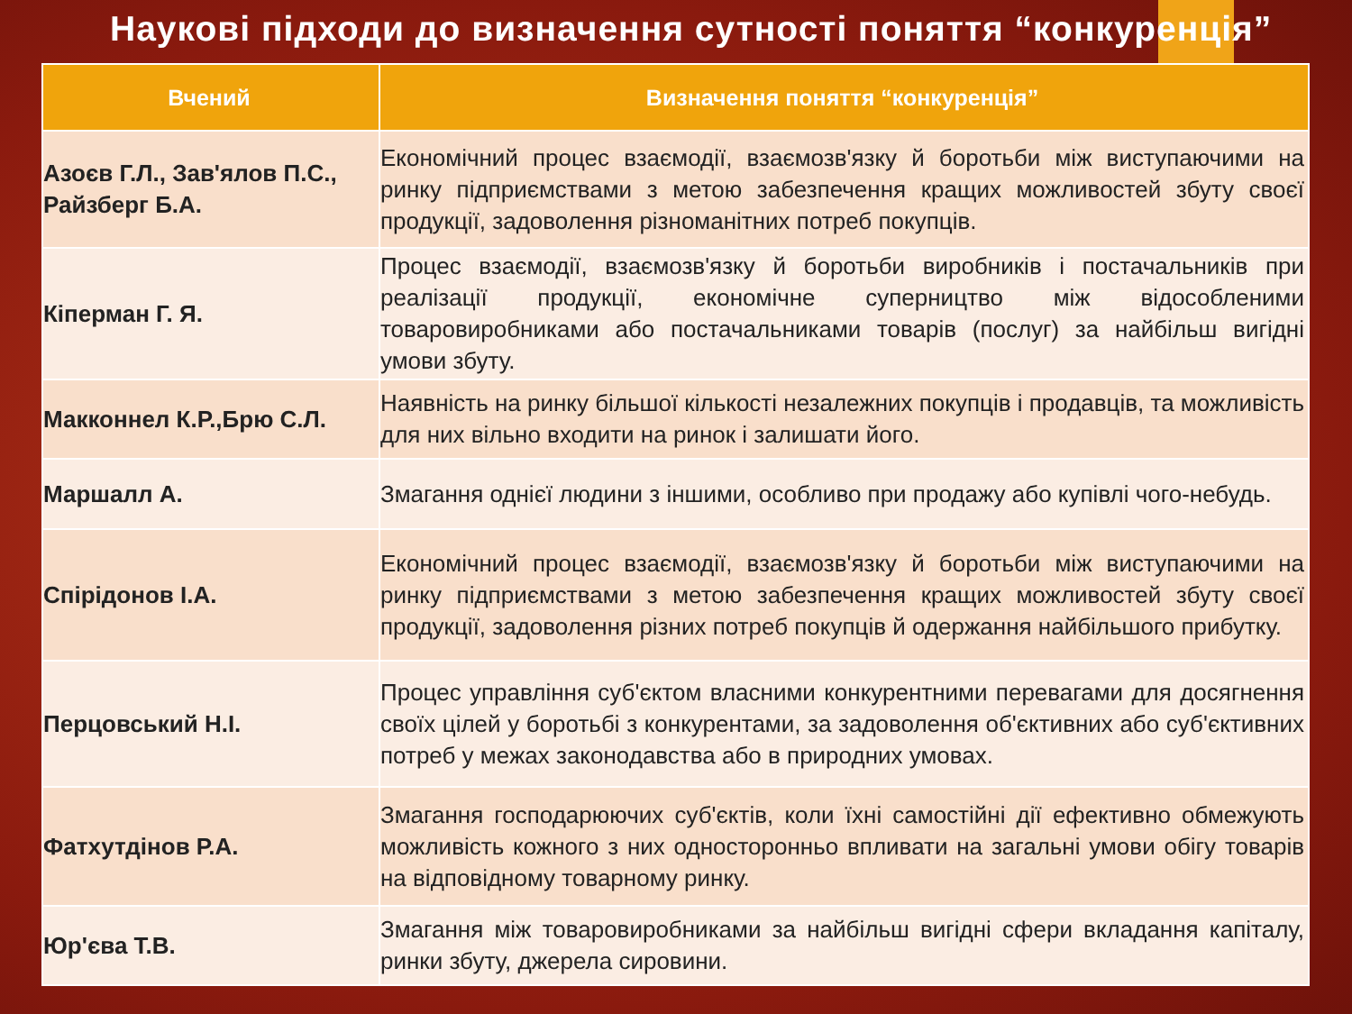Наукові підходи до визначення сутності поняття “конкуренція”
| Вчений | Визначення поняття “конкуренція” |
| --- | --- |
| Азоєв Г.Л., Зав'ялов П.С., Райзберг Б.А. | Економічний процес взаємодії, взаємозв'язку й боротьби між виступаючими на ринку підприємствами з метою забезпечення кращих можливостей збуту своєї продукції, задоволення різноманітних потреб покупців. |
| Кіперман Г. Я. | Процес взаємодії, взаємозв'язку й боротьби виробників і постачальників при реалізації продукції, економічне суперництво між відособленими товаровиробниками або постачальниками товарів (послуг) за найбільш вигідні умови збуту. |
| Макконнел К.Р.,Брю С.Л. | Наявність на ринку більшої кількості незалежних покупців і продавців, та можливість для них вільно входити на ринок і залишати його. |
| Маршалл А. | Змагання однієї людини з іншими, особливо при продажу або купівлі чого-небудь. |
| Спірідонов І.А. | Економічний процес взаємодії, взаємозв'язку й боротьби між виступаючими на ринку підприємствами з метою забезпечення кращих можливостей збуту своєї продукції, задоволення різних потреб покупців й одержання найбільшого прибутку. |
| Перцовський Н.І. | Процес управління суб'єктом власними конкурентними перевагами для досягнення своїх цілей у боротьбі з конкурентами, за задоволення об'єктивних або суб'єктивних потреб у межах законодавства або в природних умовах. |
| Фатхутдінов Р.А. | Змагання господарюючих суб'єктів, коли їхні самостійні дії ефективно обмежують можливість кожного з них односторонньо впливати на загальні умови обігу товарів на відповідному товарному ринку. |
| Юр'єва Т.В. | Змагання між товаровиробниками за найбільш вигідні сфери вкладання капіталу, ринки збуту, джерела сировини. |